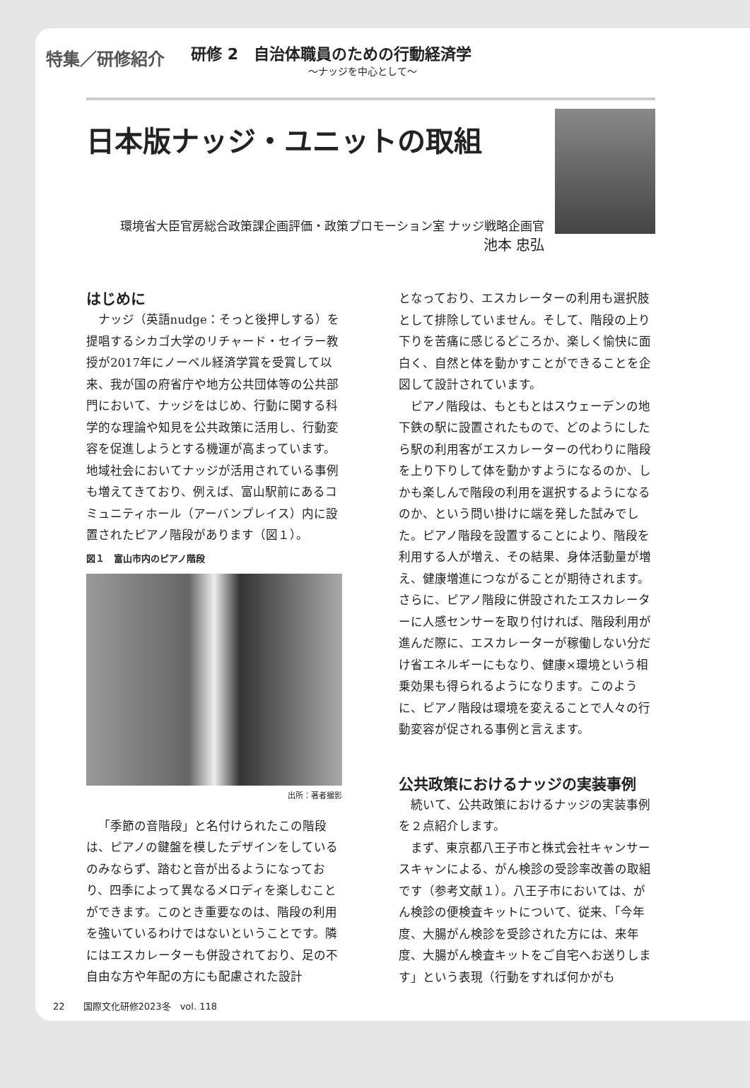特集／研修紹介
研修 2　自治体職員のための行動経済学
～ナッジを中心として～
日本版ナッジ・ユニットの取組
環境省大臣官房総合政策課企画評価・政策プロモーション室 ナッジ戦略企画官
池本 忠弘
はじめに
ナッジ（英語nudge：そっと後押しする）を提唱するシカゴ大学のリチャード・セイラー教授が2017年にノーベル経済学賞を受賞して以来、我が国の府省庁や地方公共団体等の公共部門において、ナッジをはじめ、行動に関する科学的な理論や知見を公共政策に活用し、行動変容を促進しようとする機運が高まっています。地域社会においてナッジが活用されている事例も増えてきており、例えば、富山駅前にあるコミュニティホール（アーバンプレイス）内に設置されたピアノ階段があります（図１）。
図１　富山市内のピアノ階段
出所：著者撮影
「季節の音階段」と名付けられたこの階段は、ピアノの鍵盤を模したデザインをしているのみならず、踏むと音が出るようになっており、四季によって異なるメロディを楽しむことができます。このとき重要なのは、階段の利用を強いているわけではないということです。隣にはエスカレーターも併設されており、足の不自由な方や年配の方にも配慮された設計
となっており、エスカレーターの利用も選択肢として排除していません。そして、階段の上り下りを苦痛に感じるどころか、楽しく愉快に面白く、自然と体を動かすことができることを企図して設計されています。
ピアノ階段は、もともとはスウェーデンの地下鉄の駅に設置されたもので、どのようにしたら駅の利用客がエスカレーターの代わりに階段を上り下りして体を動かすようになるのか、しかも楽しんで階段の利用を選択するようになるのか、という問い掛けに端を発した試みでした。ピアノ階段を設置することにより、階段を利用する人が増え、その結果、身体活動量が増え、健康増進につながることが期待されます。さらに、ピアノ階段に併設されたエスカレーターに人感センサーを取り付ければ、階段利用が進んだ際に、エスカレーターが稼働しない分だけ省エネルギーにもなり、健康×環境という相乗効果も得られるようになります。このように、ピアノ階段は環境を変えることで人々の行動変容が促される事例と言えます。
公共政策におけるナッジの実装事例
続いて、公共政策におけるナッジの実装事例を２点紹介します。
まず、東京都八王子市と株式会社キャンサースキャンによる、がん検診の受診率改善の取組です（参考文献１）。八王子市においては、がん検診の便検査キットについて、従来、「今年度、大腸がん検診を受診された方には、来年度、大腸がん検査キットをご自宅へお送りします」という表現（行動をすれば何かがも
22　　国際文化研修2023冬　vol. 118